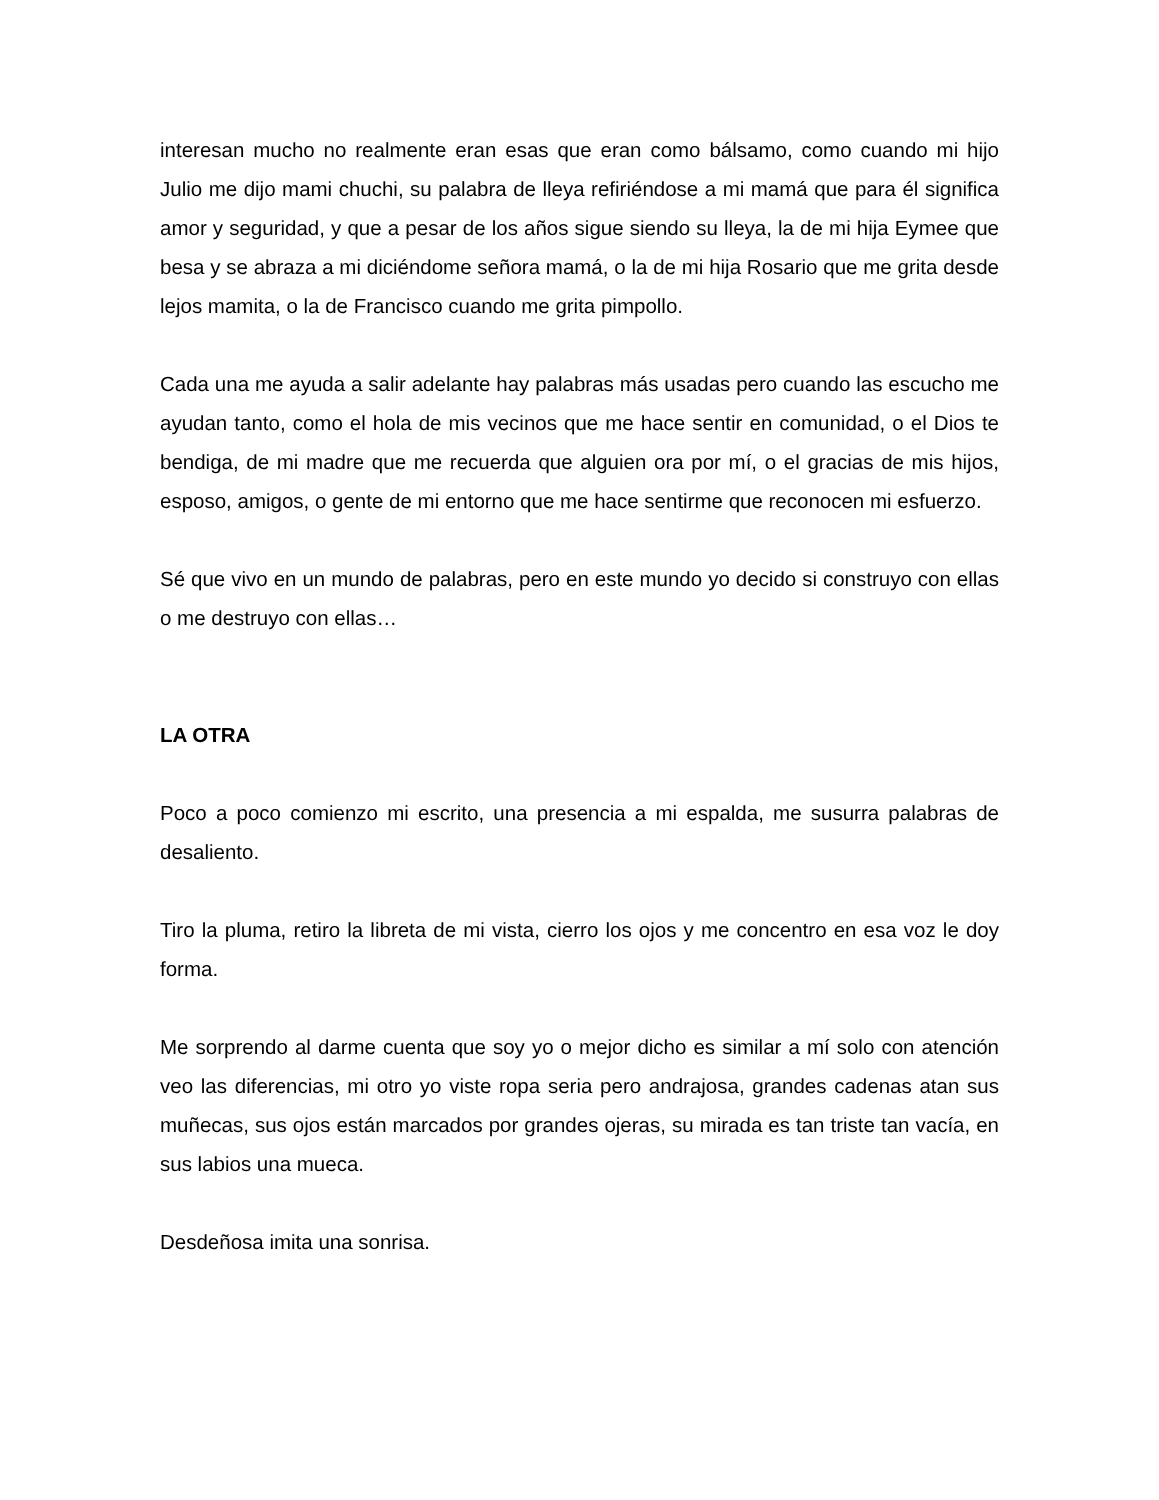interesan mucho no realmente eran esas que eran como bálsamo, como cuando mi hijo Julio me dijo mami chuchi, su palabra de lleya refiriéndose a mi mamá que para él significa amor y seguridad, y que a pesar de los años sigue siendo su lleya, la de mi hija Eymee que besa y se abraza a mi diciéndome señora mamá, o la de mi hija Rosario que me grita desde lejos mamita, o la de Francisco cuando me grita pimpollo.
Cada una me ayuda a salir adelante hay palabras más usadas pero cuando las escucho me ayudan tanto, como el hola de mis vecinos que me hace sentir en comunidad, o el Dios te bendiga, de mi madre que me recuerda que alguien ora por mí, o el gracias de mis hijos, esposo, amigos, o gente de mi entorno que me hace sentirme que reconocen mi esfuerzo.
Sé que vivo en un mundo de palabras, pero en este mundo yo decido si construyo con ellas o me destruyo con ellas…
LA OTRA
Poco a poco comienzo mi escrito, una presencia a mi espalda, me susurra palabras de desaliento.
Tiro la pluma, retiro la libreta de mi vista, cierro los ojos y me concentro en esa voz le doy forma.
Me sorprendo al darme cuenta que soy yo o mejor dicho es similar a mí solo con atención veo las diferencias, mi otro yo viste ropa seria pero andrajosa, grandes cadenas atan sus muñecas, sus ojos están marcados por grandes ojeras, su mirada es tan triste tan vacía, en sus labios una mueca.
Desdeñosa imita una sonrisa.